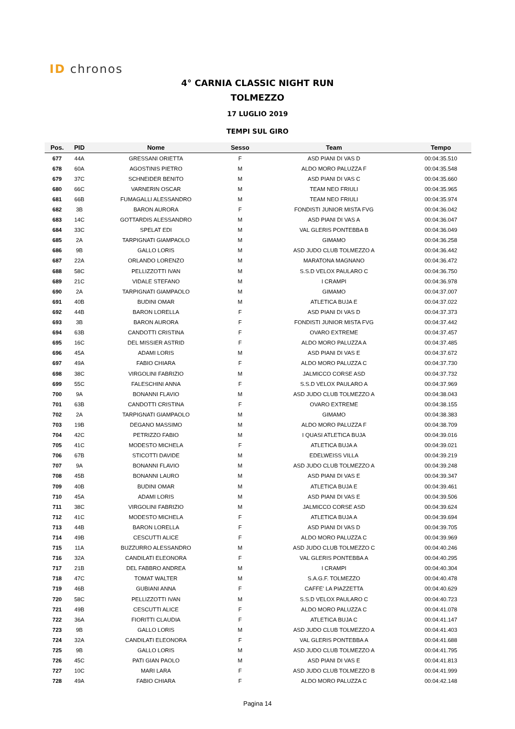ID chronos
4° CARNIA CLASSIC NIGHT RUN
TOLMEZZO
17 LUGLIO 2019
TEMPI SUL GIRO
| Pos. | PID | Nome | Sesso | Team | Tempo |
| --- | --- | --- | --- | --- | --- |
| 677 | 44A | GRESSANI ORIETTA | F | ASD PIANI DI VAS D | 00:04:35.510 |
| 678 | 60A | AGOSTINIS PIETRO | M | ALDO MORO PALUZZA F | 00:04:35.548 |
| 679 | 37C | SCHNEIDER BENITO | M | ASD PIANI DI VAS C | 00:04:35.660 |
| 680 | 66C | VARNERIN OSCAR | M | TEAM NEO FRIULI | 00:04:35.965 |
| 681 | 66B | FUMAGALLI ALESSANDRO | M | TEAM NEO FRIULI | 00:04:35.974 |
| 682 | 3B | BARON AURORA | F | FONDISTI JUNIOR MISTA FVG | 00:04:36.042 |
| 683 | 14C | GOTTARDIS ALESSANDRO | M | ASD PIANI DI VAS A | 00:04:36.047 |
| 684 | 33C | SPELAT EDI | M | VAL GLERIS PONTEBBA B | 00:04:36.049 |
| 685 | 2A | TARPIGNATI GIAMPAOLO | M | GIMAMO | 00:04:36.258 |
| 686 | 9B | GALLO LORIS | M | ASD JUDO CLUB TOLMEZZO A | 00:04:36.442 |
| 687 | 22A | ORLANDO LORENZO | M | MARATONA MAGNANO | 00:04:36.472 |
| 688 | 58C | PELLIZZOTTI IVAN | M | S.S.D VELOX PAULARO C | 00:04:36.750 |
| 689 | 21C | VIDALE STEFANO | M | I CRAMPI | 00:04:36.978 |
| 690 | 2A | TARPIGNATI GIAMPAOLO | M | GIMAMO | 00:04:37.007 |
| 691 | 40B | BUDINI OMAR | M | ATLETICA BUJA E | 00:04:37.022 |
| 692 | 44B | BARON LORELLA | F | ASD PIANI DI VAS D | 00:04:37.373 |
| 693 | 3B | BARON AURORA | F | FONDISTI JUNIOR MISTA FVG | 00:04:37.442 |
| 694 | 63B | CANDOTTI CRISTINA | F | OVARO EXTREME | 00:04:37.457 |
| 695 | 16C | DEL MISSIER ASTRID | F | ALDO MORO PALUZZA A | 00:04:37.485 |
| 696 | 45A | ADAMI LORIS | M | ASD PIANI DI VAS E | 00:04:37.672 |
| 697 | 49A | FABIO CHIARA | F | ALDO MORO PALUZZA C | 00:04:37.730 |
| 698 | 38C | VIRGOLINI FABRIZIO | M | JALMICCO CORSE ASD | 00:04:37.732 |
| 699 | 55C | FALESCHINI ANNA | F | S.S.D VELOX PAULARO A | 00:04:37.969 |
| 700 | 9A | BONANNI FLAVIO | M | ASD JUDO CLUB TOLMEZZO A | 00:04:38.043 |
| 701 | 63B | CANDOTTI CRISTINA | F | OVARO EXTREME | 00:04:38.155 |
| 702 | 2A | TARPIGNATI GIAMPAOLO | M | GIMAMO | 00:04:38.383 |
| 703 | 19B | DEGANO MASSIMO | M | ALDO MORO PALUZZA F | 00:04:38.709 |
| 704 | 42C | PETRIZZO FABIO | M | I QUASI ATLETICA BUJA | 00:04:39.016 |
| 705 | 41C | MODESTO MICHELA | F | ATLETICA BUJA A | 00:04:39.021 |
| 706 | 67B | STICOTTI DAVIDE | M | EDELWEISS VILLA | 00:04:39.219 |
| 707 | 9A | BONANNI FLAVIO | M | ASD JUDO CLUB TOLMEZZO A | 00:04:39.248 |
| 708 | 45B | BONANNI LAURO | M | ASD PIANI DI VAS E | 00:04:39.347 |
| 709 | 40B | BUDINI OMAR | M | ATLETICA BUJA E | 00:04:39.461 |
| 710 | 45A | ADAMI LORIS | M | ASD PIANI DI VAS E | 00:04:39.506 |
| 711 | 38C | VIRGOLINI FABRIZIO | M | JALMICCO CORSE ASD | 00:04:39.624 |
| 712 | 41C | MODESTO MICHELA | F | ATLETICA BUJA A | 00:04:39.694 |
| 713 | 44B | BARON LORELLA | F | ASD PIANI DI VAS D | 00:04:39.705 |
| 714 | 49B | CESCUTTI ALICE | F | ALDO MORO PALUZZA C | 00:04:39.969 |
| 715 | 11A | BUZZURRO ALESSANDRO | M | ASD JUDO CLUB TOLMEZZO C | 00:04:40.246 |
| 716 | 32A | CANDILATI ELEONORA | F | VAL GLERIS PONTEBBA A | 00:04:40.295 |
| 717 | 21B | DEL FABBRO ANDREA | M | I CRAMPI | 00:04:40.304 |
| 718 | 47C | TOMAT WALTER | M | S.A.G.F. TOLMEZZO | 00:04:40.478 |
| 719 | 46B | GUBIANI ANNA | F | CAFFE' LA PIAZZETTA | 00:04:40.629 |
| 720 | 58C | PELLIZZOTTI IVAN | M | S.S.D VELOX PAULARO C | 00:04:40.723 |
| 721 | 49B | CESCUTTI ALICE | F | ALDO MORO PALUZZA C | 00:04:41.078 |
| 722 | 36A | FIORITTI CLAUDIA | F | ATLETICA BUJA C | 00:04:41.147 |
| 723 | 9B | GALLO LORIS | M | ASD JUDO CLUB TOLMEZZO A | 00:04:41.403 |
| 724 | 32A | CANDILATI ELEONORA | F | VAL GLERIS PONTEBBA A | 00:04:41.688 |
| 725 | 9B | GALLO LORIS | M | ASD JUDO CLUB TOLMEZZO A | 00:04:41.795 |
| 726 | 45C | PATI GIAN PAOLO | M | ASD PIANI DI VAS E | 00:04:41.813 |
| 727 | 10C | MARI LARA | F | ASD JUDO CLUB TOLMEZZO B | 00:04:41.999 |
| 728 | 49A | FABIO CHIARA | F | ALDO MORO PALUZZA C | 00:04:42.148 |
Pagina 14